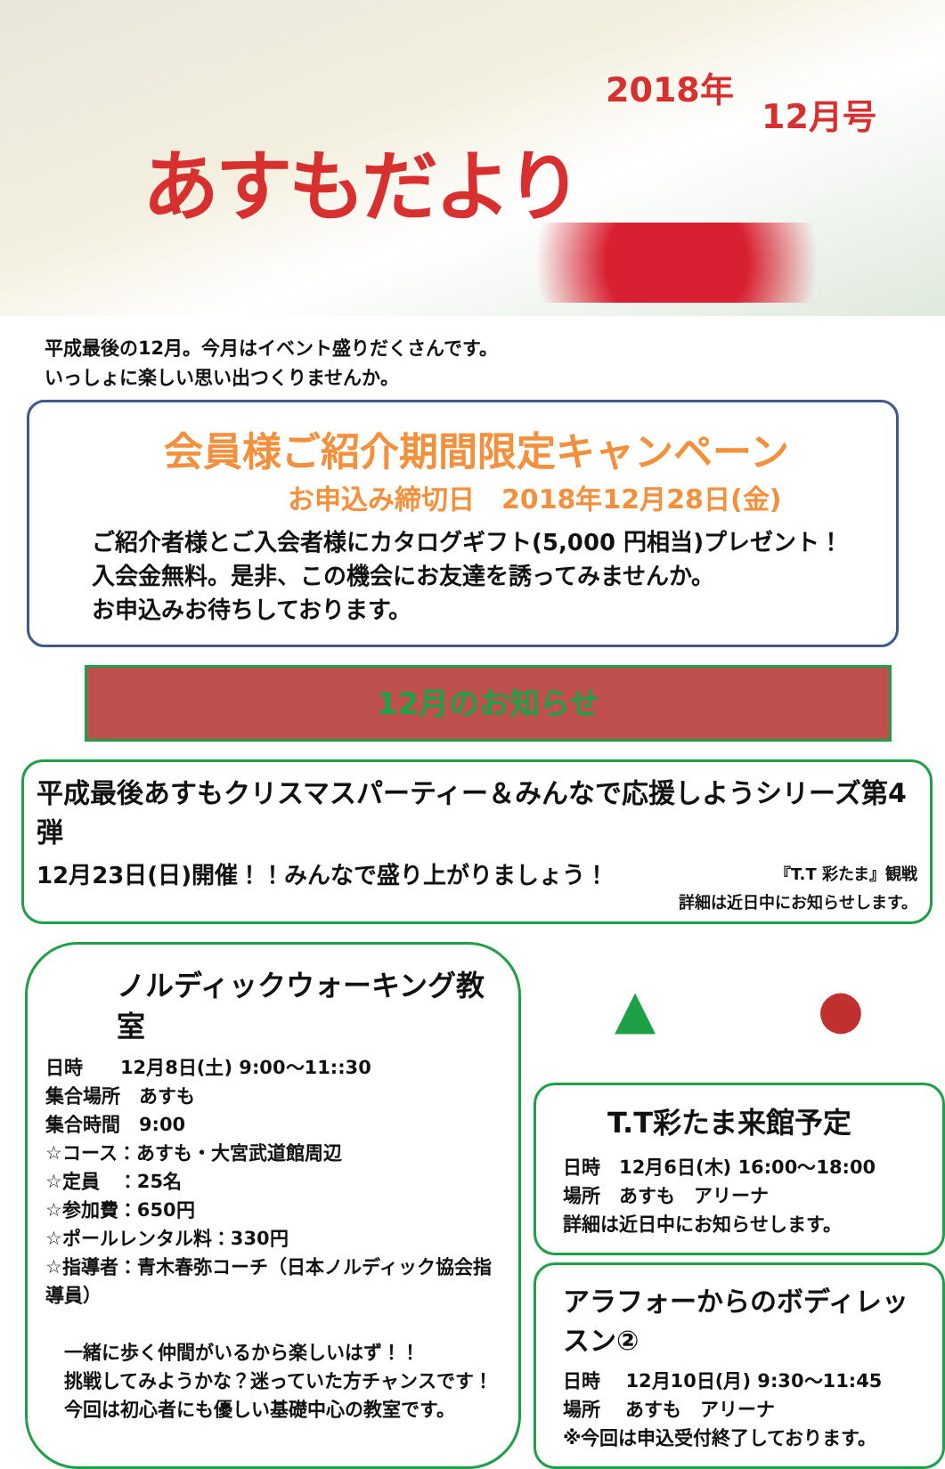あすもだより
2018年
12月号
平成最後の12月。今月はイベント盛りだくさんです。
いっしょに楽しい思い出つくりませんか。
会員様ご紹介期間限定キャンペーン
お申込み締切日　2018年12月28日(金)
ご紹介者様とご入会者様にカタログギフト(5,000 円相当)プレゼント！
入会金無料。是非、この機会にお友達を誘ってみませんか。
お申込みお待ちしております。
12月のお知らせ
平成最後あすもクリスマスパーティー＆みんなで応援しようシリーズ第4弾
12月23日(日)開催！！みんなで盛り上がりましょう！ 『T.T 彩たま』観戦
詳細は近日中にお知らせします。
ノルディックウォーキング教室
日時　　12月8日(土) 9:00～11::30
集合場所　あすも
集合時間　9:00
☆コース：あすも・大宮武道館周辺
☆定員　：25名
☆参加費：650円
☆ポールレンタル料：330円
☆指導者：青木春弥コーチ（日本ノルディック協会指導員）
　一緒に歩く仲間がいるから楽しいはず！！
　挑戦してみようかな？迷っていた方チャンスです！
　今回は初心者にも優しい基礎中心の教室です。
▲ ●
T.T彩たま来館予定
日時　12月6日(木) 16:00～18:00
場所　あすも　アリーナ
詳細は近日中にお知らせします。
アラフォーからのボディレッスン②
日時　 12月10日(月) 9:30～11:45
場所　 あすも　アリーナ
※今回は申込受付終了しております。